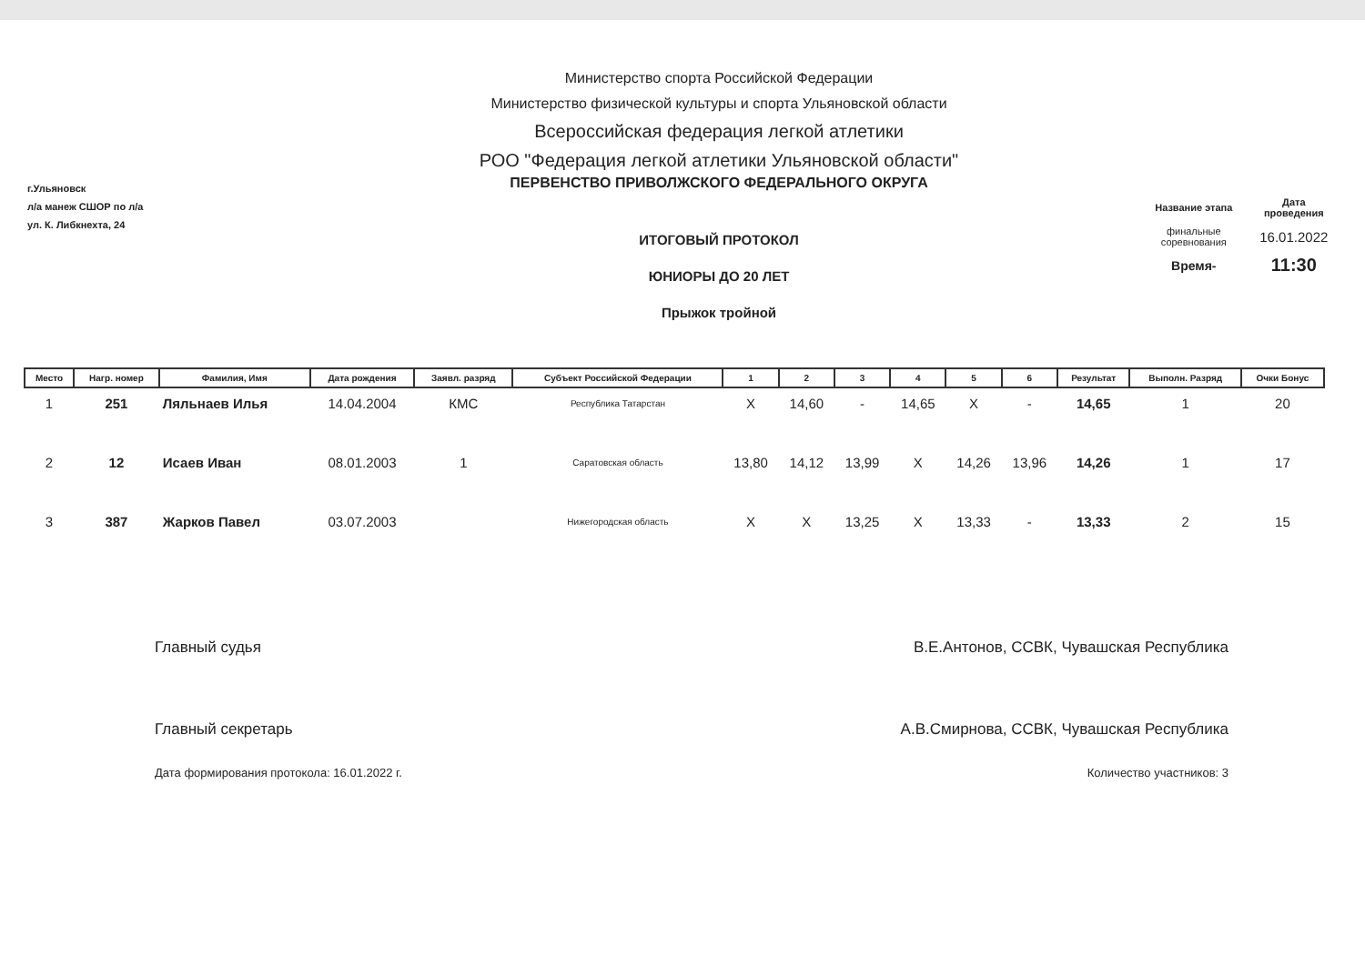г.Ульяновск
л/а манеж СШОР по л/а
ул. К. Либкнехта, 24
Министерство спорта Российской Федерации
Министерство физической культуры и спорта Ульяновской области
Всероссийская федерация легкой атлетики
РОО "Федерация легкой атлетики Ульяновской области"
ПЕРВЕНСТВО ПРИВОЛЖСКОГО ФЕДЕРАЛЬНОГО ОКРУГА
ИТОГОВЫЙ ПРОТОКОЛ
ЮНИОРЫ ДО 20 ЛЕТ
Прыжок тройной
| Название этапа | Дата проведения |
| финальные соревнования | 16.01.2022 |
| Время- | 11:30 |
| Место | Нагр. номер | Фамилия, Имя | Дата рождения | Заявл. разряд | Субъект Российской Федерации | 1 | 2 | 3 | 4 | 5 | 6 | Результат | Выполн. Разряд | Очки Бонус |
| --- | --- | --- | --- | --- | --- | --- | --- | --- | --- | --- | --- | --- | --- | --- |
| 1 | 251 | Ляльнаев Илья | 14.04.2004 | КМС | Республика Татарстан | X | 14,60 | - | 14,65 | X | - | 14,65 | 1 | 20 |
| 2 | 12 | Исаев Иван | 08.01.2003 | 1 | Саратовская область | 13,80 | 14,12 | 13,99 | X | 14,26 | 13,96 | 14,26 | 1 | 17 |
| 3 | 387 | Жарков Павел | 03.07.2003 | | Нижегородская область | X | X | 13,25 | X | 13,33 | - | 13,33 | 2 | 15 |
Главный судья В.Е.Антонов, ССВК, Чувашская Республика
Главный секретарь А.В.Смирнова, ССВК, Чувашская Республика
Дата формирования протокола: 16.01.2022 г. Количество участников: 3